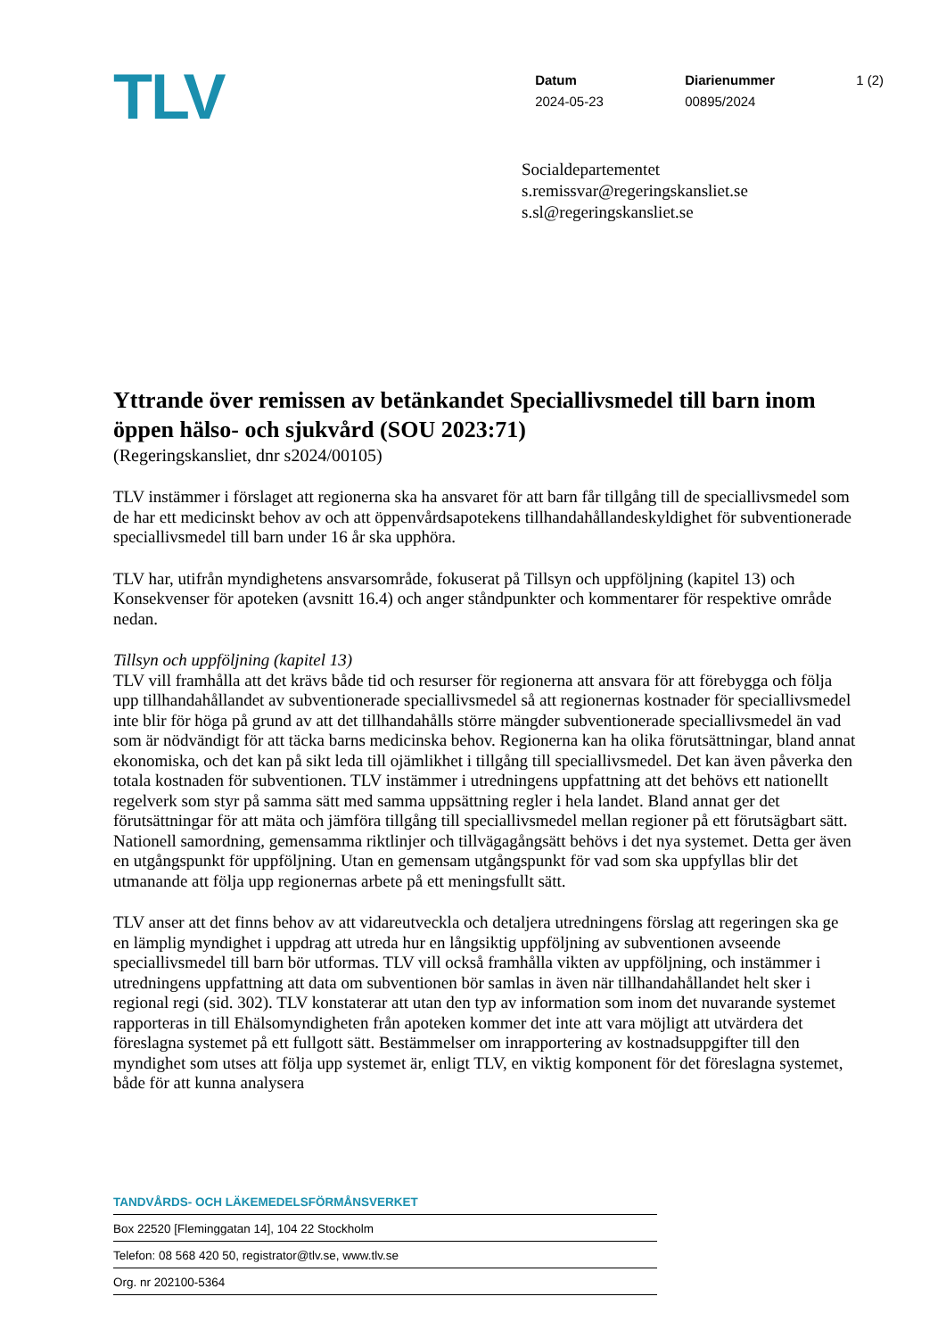TLV
Datum
2024-05-23
Diarienummer
00895/2024
1 (2)
Socialdepartementet
s.remissvar@regeringskansliet.se
s.sl@regeringskansliet.se
Yttrande över remissen av betänkandet Speciallivsmedel till barn inom öppen hälso- och sjukvård (SOU 2023:71)
(Regeringskansliet, dnr s2024/00105)
TLV instämmer i förslaget att regionerna ska ha ansvaret för att barn får tillgång till de speciallivsmedel som de har ett medicinskt behov av och att öppenvårdsapotekens tillhandahållandeskyldighet för subventionerade speciallivsmedel till barn under 16 år ska upphöra.
TLV har, utifrån myndighetens ansvarsområde, fokuserat på Tillsyn och uppföljning (kapitel 13) och Konsekvenser för apoteken (avsnitt 16.4) och anger ståndpunkter och kommentarer för respektive område nedan.
Tillsyn och uppföljning (kapitel 13)
TLV vill framhålla att det krävs både tid och resurser för regionerna att ansvara för att förebygga och följa upp tillhandahållandet av subventionerade speciallivsmedel så att regionernas kostnader för speciallivsmedel inte blir för höga på grund av att det tillhandahålls större mängder subventionerade speciallivsmedel än vad som är nödvändigt för att täcka barns medicinska behov. Regionerna kan ha olika förutsättningar, bland annat ekonomiska, och det kan på sikt leda till ojämlikhet i tillgång till speciallivsmedel. Det kan även påverka den totala kostnaden för subventionen. TLV instämmer i utredningens uppfattning att det behövs ett nationellt regelverk som styr på samma sätt med samma uppsättning regler i hela landet. Bland annat ger det förutsättningar för att mäta och jämföra tillgång till speciallivsmedel mellan regioner på ett förutsägbart sätt. Nationell samordning, gemensamma riktlinjer och tillvägagångsätt behövs i det nya systemet. Detta ger även en utgångspunkt för uppföljning. Utan en gemensam utgångspunkt för vad som ska uppfyllas blir det utmanande att följa upp regionernas arbete på ett meningsfullt sätt.
TLV anser att det finns behov av att vidareutveckla och detaljera utredningens förslag att regeringen ska ge en lämplig myndighet i uppdrag att utreda hur en långsiktig uppföljning av subventionen avseende speciallivsmedel till barn bör utformas. TLV vill också framhålla vikten av uppföljning, och instämmer i utredningens uppfattning att data om subventionen bör samlas in även när tillhandahållandet helt sker i regional regi (sid. 302). TLV konstaterar att utan den typ av information som inom det nuvarande systemet rapporteras in till Ehälsomyndigheten från apoteken kommer det inte att vara möjligt att utvärdera det föreslagna systemet på ett fullgott sätt. Bestämmelser om inrapportering av kostnadsuppgifter till den myndighet som utses att följa upp systemet är, enligt TLV, en viktig komponent för det föreslagna systemet, både för att kunna analysera
TANDVÅRDS- OCH LÄKEMEDELSFÖRMÅNSVERKET
Box 22520 [Fleminggatan 14], 104 22 Stockholm
Telefon: 08 568 420 50, registrator@tlv.se, www.tlv.se
Org. nr 202100-5364